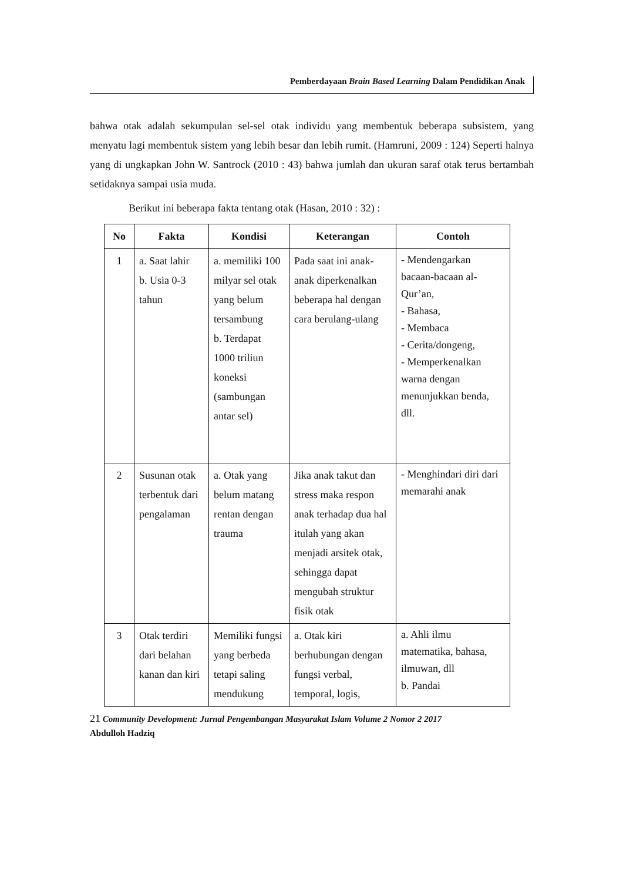Pemberdayaan Brain Based Learning Dalam Pendidikan Anak
bahwa otak adalah sekumpulan sel-sel otak individu yang membentuk beberapa subsistem, yang menyatu lagi membentuk sistem yang lebih besar dan lebih rumit. (Hamruni, 2009 : 124) Seperti halnya yang di ungkapkan John W. Santrock (2010 : 43) bahwa jumlah dan ukuran saraf otak terus bertambah setidaknya sampai usia muda.
Berikut ini beberapa fakta tentang otak (Hasan, 2010 : 32) :
| No | Fakta | Kondisi | Keterangan | Contoh |
| --- | --- | --- | --- | --- |
| 1 | a. Saat lahir b. Usia 0-3 tahun | a. memiliki 100 milyar sel otak yang belum tersambung b. Terdapat 1000 triliun koneksi (sambungan antar sel) | Pada saat ini anak-anak diperkenalkan beberapa hal dengan cara berulang-ulang | - Mendengarkan bacaan-bacaan al-Qur’an, - Bahasa, - Membaca - Cerita/dongeng, - Memperkenalkan warna dengan menunjukkan benda, dll. |
| 2 | Susunan otak terbentuk dari pengalaman | a. Otak yang belum matang rentan dengan trauma | Jika anak takut dan stress maka respon anak terhadap dua hal itulah yang akan menjadi arsitek otak, sehingga dapat mengubah struktur fisik otak | - Menghindari diri dari memarahi anak |
| 3 | Otak terdiri dari belahan kanan dan kiri | Memiliki fungsi yang berbeda tetapi saling mendukung | a. Otak kiri berhubungan dengan fungsi verbal, temporal, logis, | a. Ahli ilmu matematika, bahasa, ilmuwan, dll b. Pandai |
21 Community Development: Jurnal Pengembangan Masyarakat Islam Volume 2 Nomor 2 2017
Abdulloh Hadziq